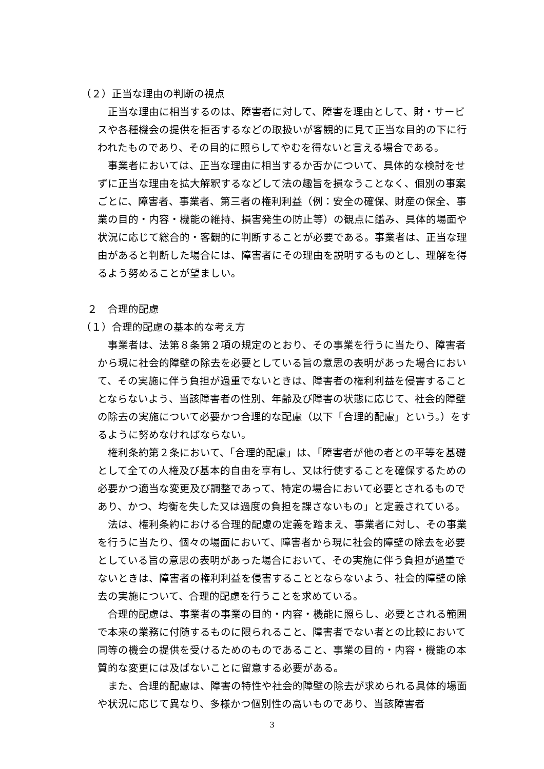（２）正当な理由の判断の視点
正当な理由に相当するのは、障害者に対して、障害を理由として、財・サービスや各種機会の提供を拒否するなどの取扱いが客観的に見て正当な目的の下に行われたものであり、その目的に照らしてやむを得ないと言える場合である。
事業者においては、正当な理由に相当するか否かについて、具体的な検討をせずに正当な理由を拡大解釈するなどして法の趣旨を損なうことなく、個別の事案ごとに、障害者、事業者、第三者の権利利益（例：安全の確保、財産の保全、事業の目的・内容・機能の維持、損害発生の防止等）の観点に鑑み、具体的場面や状況に応じて総合的・客観的に判断することが必要である。事業者は、正当な理由があると判断した場合には、障害者にその理由を説明するものとし、理解を得るよう努めることが望ましい。
２　合理的配慮
（１）合理的配慮の基本的な考え方
事業者は、法第８条第２項の規定のとおり、その事業を行うに当たり、障害者から現に社会的障壁の除去を必要としている旨の意思の表明があった場合において、その実施に伴う負担が過重でないときは、障害者の権利利益を侵害することとならないよう、当該障害者の性別、年齢及び障害の状態に応じて、社会的障壁の除去の実施について必要かつ合理的な配慮（以下「合理的配慮」という。）をするように努めなければならない。
権利条約第２条において、「合理的配慮」は、「障害者が他の者との平等を基礎として全ての人権及び基本的自由を享有し、又は行使することを確保するための必要かつ適当な変更及び調整であって、特定の場合において必要とされるものであり、かつ、均衡を失した又は過度の負担を課さないもの」と定義されている。
法は、権利条約における合理的配慮の定義を踏まえ、事業者に対し、その事業を行うに当たり、個々の場面において、障害者から現に社会的障壁の除去を必要としている旨の意思の表明があった場合において、その実施に伴う負担が過重でないときは、障害者の権利利益を侵害することとならないよう、社会的障壁の除去の実施について、合理的配慮を行うことを求めている。
合理的配慮は、事業者の事業の目的・内容・機能に照らし、必要とされる範囲で本来の業務に付随するものに限られること、障害者でない者との比較において同等の機会の提供を受けるためのものであること、事業の目的・内容・機能の本質的な変更には及ばないことに留意する必要がある。
また、合理的配慮は、障害の特性や社会的障壁の除去が求められる具体的場面や状況に応じて異なり、多様かつ個別性の高いものであり、当該障害者
3